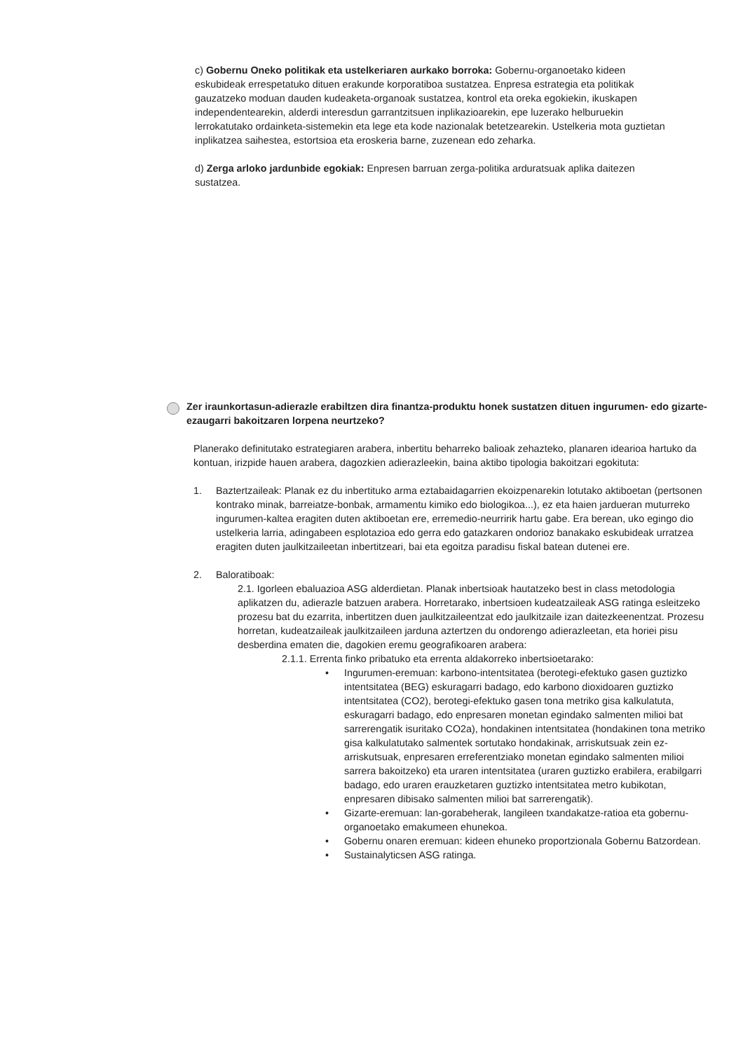c) Gobernu Oneko politikak eta ustelkeriaren aurkako borroka: Gobernu-organoetako kideen eskubideak errespetatuko dituen erakunde korporatiboa sustatzea. Enpresa estrategia eta politikak gauzatzeko moduan dauden kudeaketa-organoak sustatzea, kontrol eta oreka egokiekin, ikuskapen independentearekin, alderdi interesdun garrantzitsuen inplikazioarekin, epe luzerako helburuekin lerrokatutako ordainketa-sistemekin eta lege eta kode nazionalak betetzearekin. Ustelkeria mota guztietan inplikatzea saihestea, estortsioa eta eroskeria barne, zuzenean edo zeharka.
d) Zerga arloko jardunbide egokiak: Enpresen barruan zerga-politika arduratsuak aplika daitezen sustatzea.
Zer iraunkortasun-adierazle erabiltzen dira finantza-produktu honek sustatzen dituen ingurumen- edo gizarte-ezaugarri bakoitzaren lorpena neurtzeko?
Planerako definitutako estrategiaren arabera, inbertitu beharreko balioak zehazteko, planaren idearioa hartuko da kontuan, irizpide hauen arabera, dagozkien adierazleekin, baina aktibo tipologia bakoitzari egokituta:
1. Baztertzaileak: Planak ez du inbertituko arma eztabaidagarrien ekoizpenarekin lotutako aktiboetan (pertsonen kontrako minak, barreiatze-bonbak, armamentu kimiko edo biologikoa...), ez eta haien jardueran muturreko ingurumen-kaltea eragiten duten aktiboetan ere, erremedio-neurririk hartu gabe. Era berean, uko egingo dio ustelkeria larria, adingabeen esplotazioa edo gerra edo gatazkaren ondorioz banakako eskubideak urratzea eragiten duten jaulkitzaileetan inbertitzeari, bai eta egoitza paradisu fiskal batean dutenei ere.
2. Baloratiboak:
2.1. Igorleen ebaluazioa ASG alderdietan. Planak inbertsioak hautatzeko best in class metodologia aplikatzen du, adierazle batzuen arabera. Horretarako, inbertsioen kudeatzaileak ASG ratinga esleitzeko prozesu bat du ezarrita, inbertitzen duen jaulkitzaileentzat edo jaulkitzaile izan daitezkeenentzat. Prozesu horretan, kudeatzaileak jaulkitzaileen jarduna aztertzen du ondorengo adierazleetan, eta horiei pisu desberdina ematen die, dagokien eremu geografikoaren arabera:
2.1.1. Errenta finko pribatuko eta errenta aldakorreko inbertsioetarako:
• Ingurumen-eremuan: karbono-intentsitatea (berotegi-efektuko gasen guztizko intentsitatea (BEG) eskuragarri badago, edo karbono dioxidoaren guztizko intentsitatea (CO2), berotegi-efektuko gasen tona metriko gisa kalkulatuta, eskuragarri badago, edo enpresaren monetan egindako salmenten milioi bat sarrerengatik isuritako CO2a), hondakinen intentsitatea (hondakinen tona metriko gisa kalkulatutako salmentek sortutako hondakinak, arriskutsuak zein ez-arriskutsuak, enpresaren erreferentziako monetan egindako salmenten milioi sarrera bakoitzeko) eta uraren intentsitatea (uraren guztizko erabilera, erabilgarri badago, edo uraren erauzketaren guztizko intentsitatea metro kubikotan, enpresaren dibisako salmenten milioi bat sarrerengatik).
• Gizarte-eremuan: lan-gorabeherak, langileen txandakatze-ratioa eta gobernu-organoetako emakumeen ehunekoa.
• Gobernu onaren eremuan: kideen ehuneko proportzionala Gobernu Batzordean.
• Sustainalyticsen ASG ratinga.